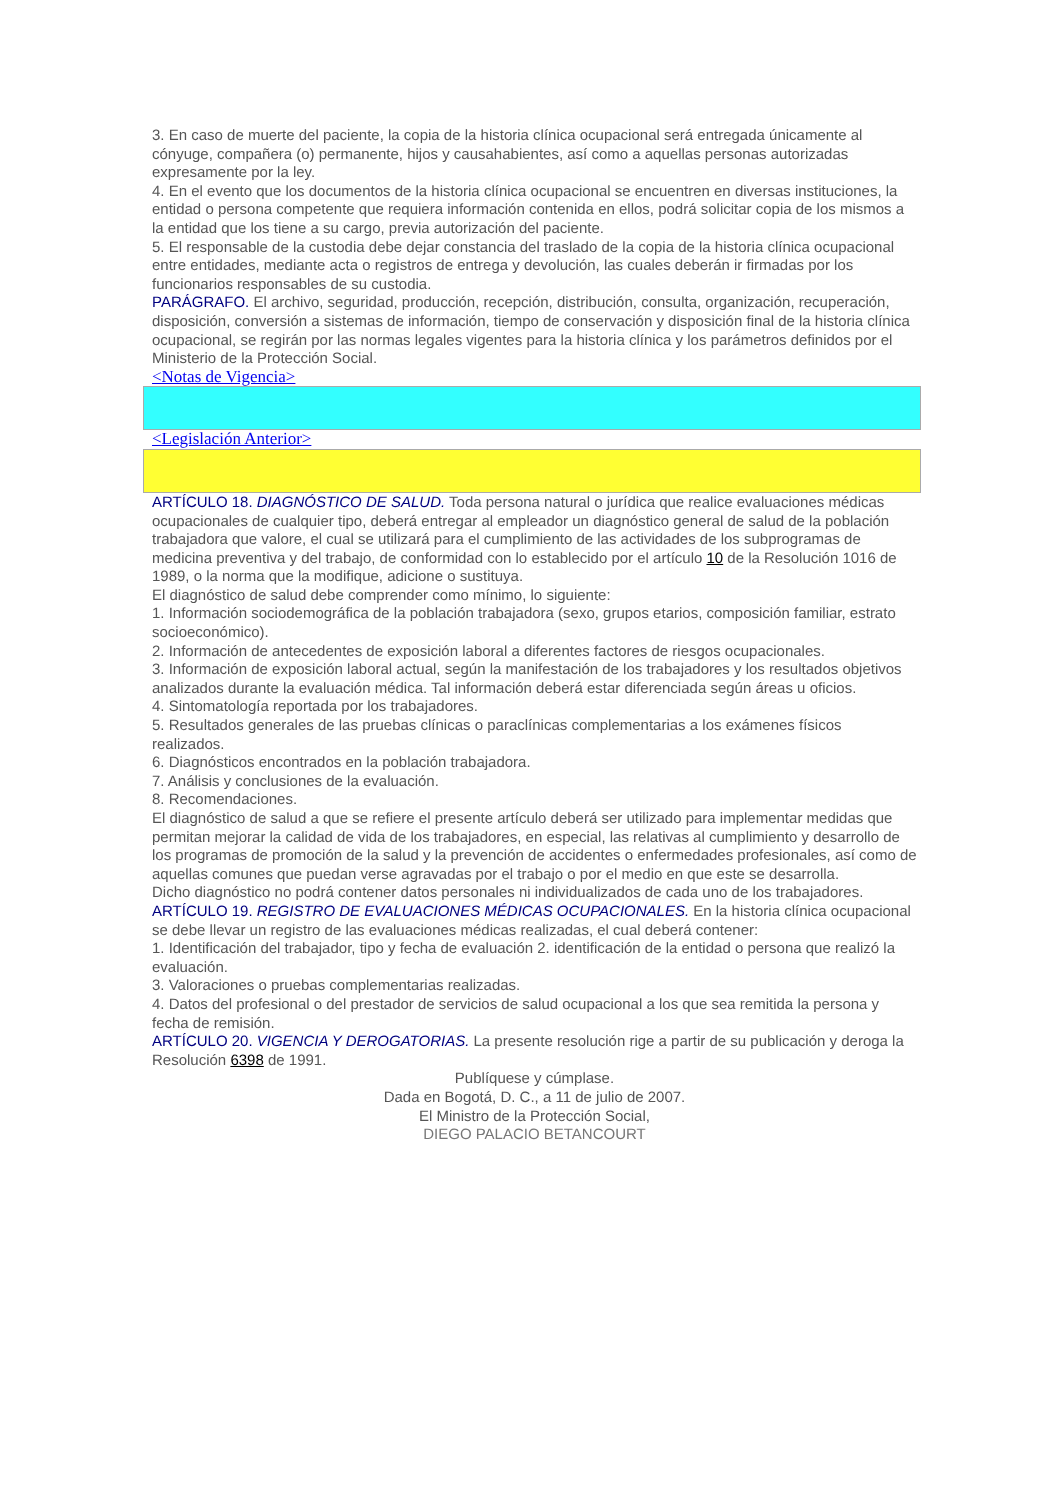3. En caso de muerte del paciente, la copia de la historia clínica ocupacional será entregada únicamente al cónyuge, compañera (o) permanente, hijos y causahabientes, así como a aquellas personas autorizadas expresamente por la ley.
4. En el evento que los documentos de la historia clínica ocupacional se encuentren en diversas instituciones, la entidad o persona competente que requiera información contenida en ellos, podrá solicitar copia de los mismos a la entidad que los tiene a su cargo, previa autorización del paciente.
5. El responsable de la custodia debe dejar constancia del traslado de la copia de la historia clínica ocupacional entre entidades, mediante acta o registros de entrega y devolución, las cuales deberán ir firmadas por los funcionarios responsables de su custodia.
PARÁGRAFO. El archivo, seguridad, producción, recepción, distribución, consulta, organización, recuperación, disposición, conversión a sistemas de información, tiempo de conservación y disposición final de la historia clínica ocupacional, se regirán por las normas legales vigentes para la historia clínica y los parámetros definidos por el Ministerio de la Protección Social.
<Notas de Vigencia>
<Legislación Anterior>
ARTÍCULO 18. DIAGNÓSTICO DE SALUD. Toda persona natural o jurídica que realice evaluaciones médicas ocupacionales de cualquier tipo, deberá entregar al empleador un diagnóstico general de salud de la población trabajadora que valore, el cual se utilizará para el cumplimiento de las actividades de los subprogramas de medicina preventiva y del trabajo, de conformidad con lo establecido por el artículo 10 de la Resolución 1016 de 1989, o la norma que la modifique, adicione o sustituya.
El diagnóstico de salud debe comprender como mínimo, lo siguiente:
1. Información sociodemográfica de la población trabajadora (sexo, grupos etarios, composición familiar, estrato socioeconómico).
2. Información de antecedentes de exposición laboral a diferentes factores de riesgos ocupacionales.
3. Información de exposición laboral actual, según la manifestación de los trabajadores y los resultados objetivos analizados durante la evaluación médica. Tal información deberá estar diferenciada según áreas u oficios.
4. Sintomatología reportada por los trabajadores.
5. Resultados generales de las pruebas clínicas o paraclínicas complementarias a los exámenes físicos realizados.
6. Diagnósticos encontrados en la población trabajadora.
7. Análisis y conclusiones de la evaluación.
8. Recomendaciones.
El diagnóstico de salud a que se refiere el presente artículo deberá ser utilizado para implementar medidas que permitan mejorar la calidad de vida de los trabajadores, en especial, las relativas al cumplimiento y desarrollo de los programas de promoción de la salud y la prevención de accidentes o enfermedades profesionales, así como de aquellas comunes que puedan verse agravadas por el trabajo o por el medio en que este se desarrolla.
Dicho diagnóstico no podrá contener datos personales ni individualizados de cada uno de los trabajadores.
ARTÍCULO 19. REGISTRO DE EVALUACIONES MÉDICAS OCUPACIONALES. En la historia clínica ocupacional se debe llevar un registro de las evaluaciones médicas realizadas, el cual deberá contener:
1. Identificación del trabajador, tipo y fecha de evaluación 2. identificación de la entidad o persona que realizó la evaluación.
3. Valoraciones o pruebas complementarias realizadas.
4. Datos del profesional o del prestador de servicios de salud ocupacional a los que sea remitida la persona y fecha de remisión.
ARTÍCULO 20. VIGENCIA Y DEROGATORIAS. La presente resolución rige a partir de su publicación y deroga la Resolución 6398 de 1991.
Publíquese y cúmplase.
Dada en Bogotá, D. C., a 11 de julio de 2007.
El Ministro de la Protección Social,
DIEGO PALACIO BETANCOURT